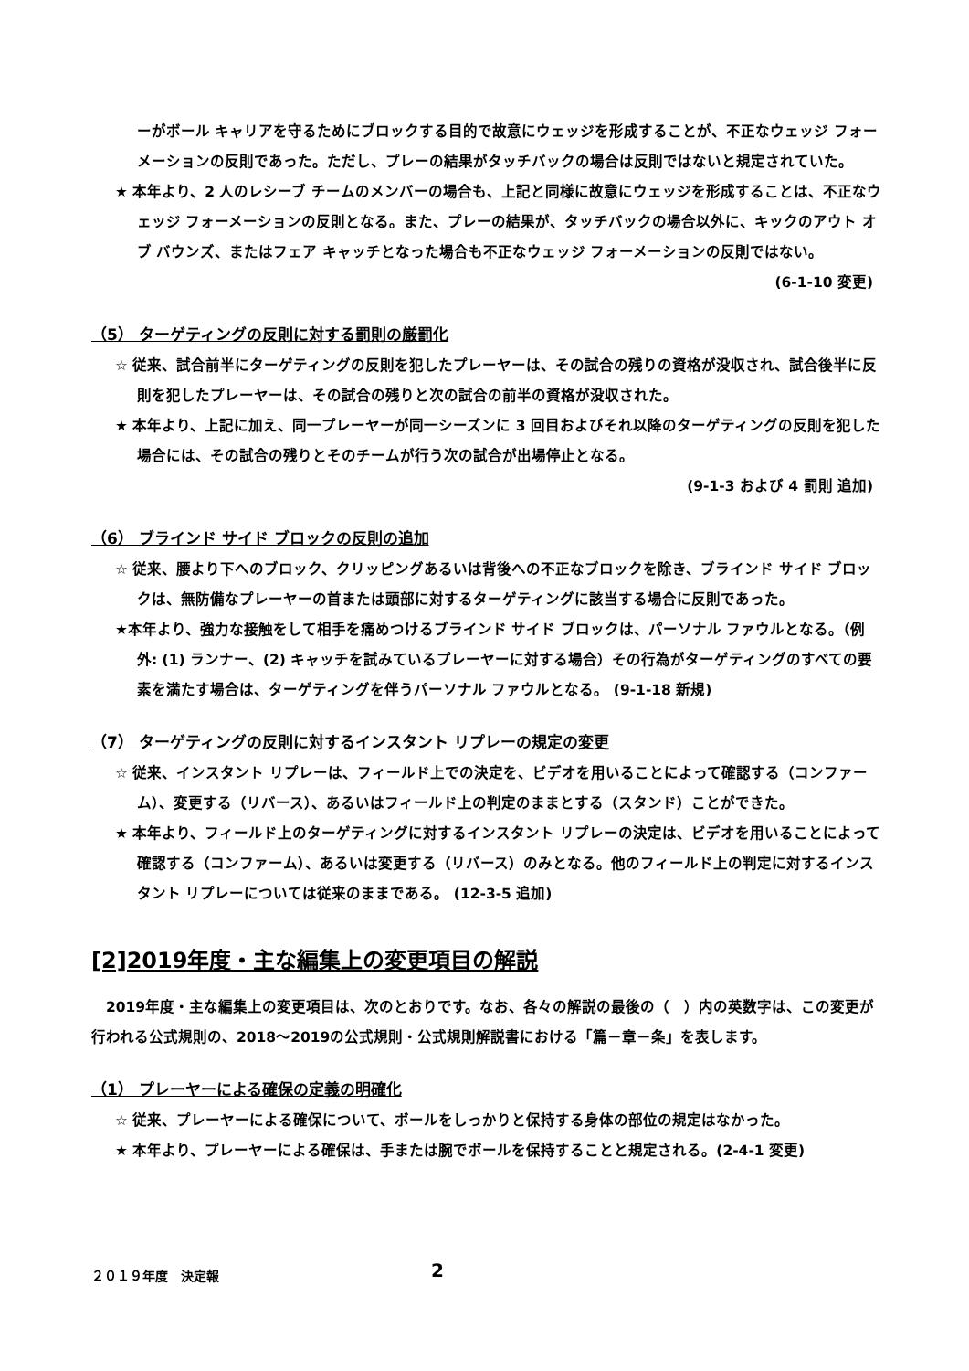ーがボール キャリアを守るためにブロックする目的で故意にウェッジを形成することが、不正なウェッジ フォーメーションの反則であった。ただし、プレーの結果がタッチバックの場合は反則ではないと規定されていた。
★ 本年より、2 人のレシーブ チームのメンバーの場合も、上記と同様に故意にウェッジを形成することは、不正なウェッジ フォーメーションの反則となる。また、プレーの結果が、タッチバックの場合以外に、キックのアウト オブ バウンズ、またはフェア キャッチとなった場合も不正なウェッジ フォーメーションの反則ではない。
(6-1-10 変更)
（5） ターゲティングの反則に対する罰則の厳罰化
☆ 従来、試合前半にターゲティングの反則を犯したプレーヤーは、その試合の残りの資格が没収され、試合後半に反則を犯したプレーヤーは、その試合の残りと次の試合の前半の資格が没収された。
★ 本年より、上記に加え、同一プレーヤーが同一シーズンに 3 回目およびそれ以降のターゲティングの反則を犯した場合には、その試合の残りとそのチームが行う次の試合が出場停止となる。
(9-1-3 および 4 罰則 追加)
（6） ブラインド サイド ブロックの反則の追加
☆ 従来、腰より下へのブロック、クリッピングあるいは背後への不正なブロックを除き、ブラインド サイド ブロックは、無防備なプレーヤーの首または頭部に対するターゲティングに該当する場合に反則であった。
★本年より、強力な接触をして相手を痛めつけるブラインド サイド ブロックは、パーソナル ファウルとなる。（例外: (1) ランナー、(2) キャッチを試みているプレーヤーに対する場合）その行為がターゲティングのすべての要素を満たす場合は、ターゲティングを伴うパーソナル ファウルとなる。 (9-1-18 新規)
（7） ターゲティングの反則に対するインスタント リプレーの規定の変更
☆ 従来、インスタント リプレーは、フィールド上での決定を、ビデオを用いることによって確認する（コンファーム）、変更する（リバース）、あるいはフィールド上の判定のままとする（スタンド）ことができた。
★ 本年より、フィールド上のターゲティングに対するインスタント リプレーの決定は、ビデオを用いることによって確認する（コンファーム）、あるいは変更する（リバース）のみとなる。他のフィールド上の判定に対するインスタント リプレーについては従来のままである。 (12-3-5 追加)
[2]2019年度・主な編集上の変更項目の解説
　2019年度・主な編集上の変更項目は、次のとおりです。なお、各々の解説の最後の（　）内の英数字は、この変更が行われる公式規則の、2018～2019の公式規則・公式規則解説書における「篇－章－条」を表します。
（1） プレーヤーによる確保の定義の明確化
☆ 従来、プレーヤーによる確保について、ボールをしっかりと保持する身体の部位の規定はなかった。
★ 本年より、プレーヤーによる確保は、手または腕でボールを保持することと規定される。(2-4-1 変更)
２０１９年度　決定報 2